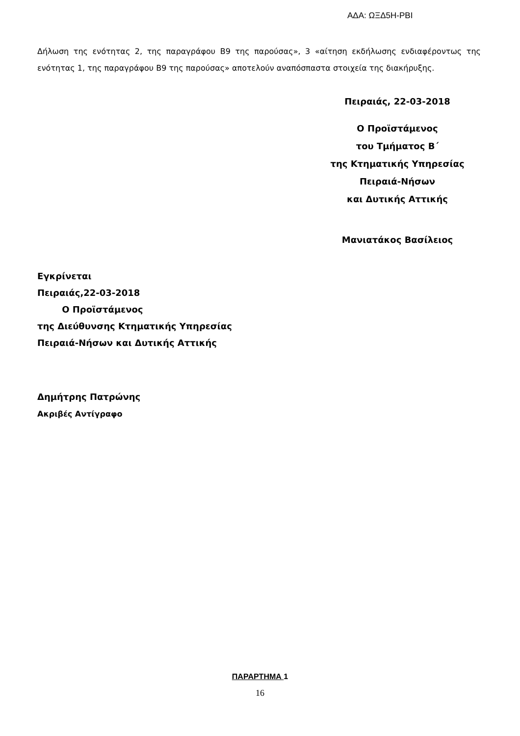ΑΔΑ: ΩΞΔ5Η-ΡΒΙ
Δήλωση της ενότητας 2, της παραγράφου Β9 της παρούσας», 3 «αίτηση εκδήλωσης ενδιαφέροντως της ενότητας 1, της παραγράφου Β9 της παρούσας» αποτελούν αναπόσπαστα στοιχεία της διακήρυξης.
Πειραιάς, 22-03-2018
Ο Προϊστάμενος
του Τμήματος Β΄
της Κτηματικής Υπηρεσίας
Πειραιά-Νήσων
και Δυτικής Αττικής
Μανιατάκος Βασίλειος
Εγκρίνεται
Πειραιάς,22-03-2018
Ο Προϊστάμενος
της Διεύθυνσης Κτηματικής Υπηρεσίας
Πειραιά-Νήσων και Δυτικής Αττικής
Δημήτρης Πατρώνης
Ακριβές Αντίγραφο
ΠΑΡΑΡΤΗΜΑ 1
16